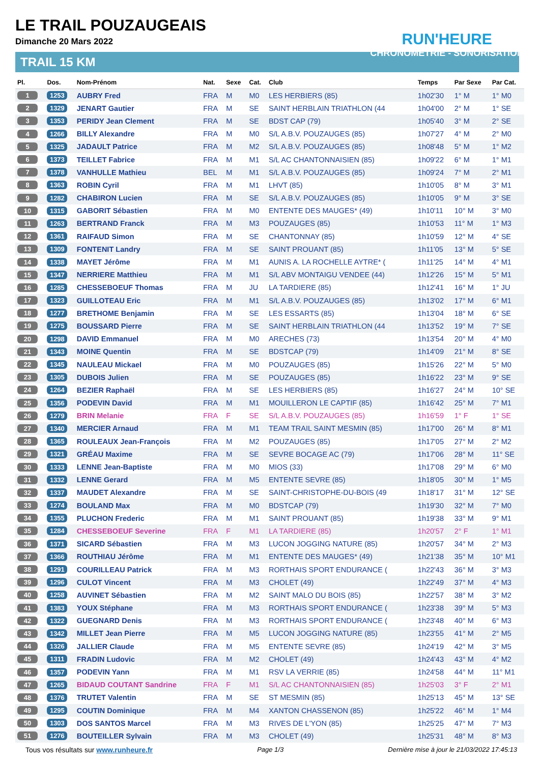LE TRAIL POUZAUGEAIS
Dimanche 20 Mars 2022
TRAIL 15 KM
RUN'HEURE
CHRONOMÉTRIE - SONORISATION
| Pl. | Dos. | Nom-Prénom | Nat. | Sexe | Cat. | Club | Temps | Par Sexe | Par Cat. |
| --- | --- | --- | --- | --- | --- | --- | --- | --- | --- |
| 1 | 1253 | AUBRY Fred | FRA | M | M0 | LES HERBIERS (85) | 1h02'30 | 1° M | 1° M0 |
| 2 | 1329 | JENART Gautier | FRA | M | SE | SAINT HERBLAIN TRIATHLON (44 | 1h04'00 | 2° M | 1° SE |
| 3 | 1353 | PERIDY Jean Clement | FRA | M | SE | BDST CAP (79) | 1h05'40 | 3° M | 2° SE |
| 4 | 1266 | BILLY Alexandre | FRA | M | M0 | S/L A.B.V. POUZAUGES (85) | 1h07'27 | 4° M | 2° M0 |
| 5 | 1325 | JADAULT Patrice | FRA | M | M2 | S/L A.B.V. POUZAUGES (85) | 1h08'48 | 5° M | 1° M2 |
| 6 | 1373 | TEILLET Fabrice | FRA | M | M1 | S/L AC CHANTONNAISIEN (85) | 1h09'22 | 6° M | 1° M1 |
| 7 | 1378 | VANHULLE Mathieu | BEL | M | M1 | S/L A.B.V. POUZAUGES (85) | 1h09'24 | 7° M | 2° M1 |
| 8 | 1363 | ROBIN Cyril | FRA | M | M1 | LHVT (85) | 1h10'05 | 8° M | 3° M1 |
| 9 | 1282 | CHABIRON Lucien | FRA | M | SE | S/L A.B.V. POUZAUGES (85) | 1h10'05 | 9° M | 3° SE |
| 10 | 1315 | GABORIT Sébastien | FRA | M | M0 | ENTENTE DES MAUGES* (49) | 1h10'11 | 10° M | 3° M0 |
| 11 | 1263 | BERTRAND Franck | FRA | M | M3 | POUZAUGES (85) | 1h10'53 | 11° M | 1° M3 |
| 12 | 1361 | RAIFAUD Simon | FRA | M | SE | CHANTONNAY (85) | 1h10'59 | 12° M | 4° SE |
| 13 | 1309 | FONTENIT Landry | FRA | M | SE | SAINT PROUANT (85) | 1h11'05 | 13° M | 5° SE |
| 14 | 1338 | MAYET Jérôme | FRA | M | M1 | AUNIS A. LA ROCHELLE AYTRE* ( | 1h11'25 | 14° M | 4° M1 |
| 15 | 1347 | NERRIERE Matthieu | FRA | M | M1 | S/L ABV MONTAIGU VENDEE (44) | 1h12'26 | 15° M | 5° M1 |
| 16 | 1285 | CHESSEBOEUF Thomas | FRA | M | JU | LA TARDIERE (85) | 1h12'41 | 16° M | 1° JU |
| 17 | 1323 | GUILLOTEAU Eric | FRA | M | M1 | S/L A.B.V. POUZAUGES (85) | 1h13'02 | 17° M | 6° M1 |
| 18 | 1277 | BRETHOME Benjamin | FRA | M | SE | LES ESSARTS (85) | 1h13'04 | 18° M | 6° SE |
| 19 | 1275 | BOUSSARD Pierre | FRA | M | SE | SAINT HERBLAIN TRIATHLON (44 | 1h13'52 | 19° M | 7° SE |
| 20 | 1298 | DAVID Emmanuel | FRA | M | M0 | ARECHES (73) | 1h13'54 | 20° M | 4° M0 |
| 21 | 1343 | MOINE Quentin | FRA | M | SE | BDSTCAP (79) | 1h14'09 | 21° M | 8° SE |
| 22 | 1345 | NAULEAU Mickael | FRA | M | M0 | POUZAUGES (85) | 1h15'26 | 22° M | 5° M0 |
| 23 | 1305 | DUBOIS Julien | FRA | M | SE | POUZAUGES (85) | 1h16'22 | 23° M | 9° SE |
| 24 | 1264 | BEZIER Raphaël | FRA | M | SE | LES HERBIERS (85) | 1h16'27 | 24° M | 10° SE |
| 25 | 1356 | PODEVIN David | FRA | M | M1 | MOUILLERON LE CAPTIF (85) | 1h16'42 | 25° M | 7° M1 |
| 26 | 1279 | BRIN Melanie | FRA | F | SE | S/L A.B.V. POUZAUGES (85) | 1h16'59 | 1° F | 1° SE |
| 27 | 1340 | MERCIER Arnaud | FRA | M | M1 | TEAM TRAIL SAINT MESMIN (85) | 1h17'00 | 26° M | 8° M1 |
| 28 | 1365 | ROULEAUX Jean-François | FRA | M | M2 | POUZAUGES (85) | 1h17'05 | 27° M | 2° M2 |
| 29 | 1321 | GRÉAU Maxime | FRA | M | SE | SEVRE BOCAGE AC (79) | 1h17'06 | 28° M | 11° SE |
| 30 | 1333 | LENNE Jean-Baptiste | FRA | M | M0 | MIOS (33) | 1h17'08 | 29° M | 6° M0 |
| 31 | 1332 | LENNE Gerard | FRA | M | M5 | ENTENTE SEVRE (85) | 1h18'05 | 30° M | 1° M5 |
| 32 | 1337 | MAUDET Alexandre | FRA | M | SE | SAINT-CHRISTOPHE-DU-BOIS (49 | 1h18'17 | 31° M | 12° SE |
| 33 | 1274 | BOULAND Max | FRA | M | M0 | BDSTCAP (79) | 1h19'30 | 32° M | 7° M0 |
| 34 | 1355 | PLUCHON Frederic | FRA | M | M1 | SAINT PROUANT (85) | 1h19'38 | 33° M | 9° M1 |
| 35 | 1284 | CHESSEBOEUF Severine | FRA | F | M1 | LA TARDIERE (85) | 1h20'57 | 2° F | 1° M1 |
| 36 | 1371 | SICARD Sébastien | FRA | M | M3 | LUCON JOGGING NATURE (85) | 1h20'57 | 34° M | 2° M3 |
| 37 | 1366 | ROUTHIAU Jérôme | FRA | M | M1 | ENTENTE DES MAUGES* (49) | 1h21'38 | 35° M | 10° M1 |
| 38 | 1291 | COURILLEAU Patrick | FRA | M | M3 | RORTHAIS SPORT ENDURANCE ( | 1h22'43 | 36° M | 3° M3 |
| 39 | 1296 | CULOT Vincent | FRA | M | M3 | CHOLET (49) | 1h22'49 | 37° M | 4° M3 |
| 40 | 1258 | AUVINET Sébastien | FRA | M | M2 | SAINT MALO DU BOIS (85) | 1h22'57 | 38° M | 3° M2 |
| 41 | 1383 | YOUX Stéphane | FRA | M | M3 | RORTHAIS SPORT ENDURANCE ( | 1h23'38 | 39° M | 5° M3 |
| 42 | 1322 | GUEGNARD Denis | FRA | M | M3 | RORTHAIS SPORT ENDURANCE ( | 1h23'48 | 40° M | 6° M3 |
| 43 | 1342 | MILLET Jean Pierre | FRA | M | M5 | LUCON JOGGING NATURE (85) | 1h23'55 | 41° M | 2° M5 |
| 44 | 1326 | JALLIER Claude | FRA | M | M5 | ENTENTE SEVRE (85) | 1h24'19 | 42° M | 3° M5 |
| 45 | 1311 | FRADIN Ludovic | FRA | M | M2 | CHOLET (49) | 1h24'43 | 43° M | 4° M2 |
| 46 | 1357 | PODEVIN Yann | FRA | M | M1 | RSV LA VERRIE (85) | 1h24'58 | 44° M | 11° M1 |
| 47 | 1265 | BIDAUD COUTANT Sandrine | FRA | F | M1 | S/L AC CHANTONNAISIEN (85) | 1h25'03 | 3° F | 2° M1 |
| 48 | 1376 | TRUTET Valentin | FRA | M | SE | ST MESMIN (85) | 1h25'13 | 45° M | 13° SE |
| 49 | 1295 | COUTIN Dominique | FRA | M | M4 | XANTON CHASSENON (85) | 1h25'22 | 46° M | 1° M4 |
| 50 | 1303 | DOS SANTOS Marcel | FRA | M | M3 | RIVES DE L'YON (85) | 1h25'25 | 47° M | 7° M3 |
| 51 | 1276 | BOUTEILLER Sylvain | FRA | M | M3 | CHOLET (49) | 1h25'31 | 48° M | 8° M3 |
Tous vos résultats sur www.runheure.fr Page 1/3 Dernière mise à jour le 21/03/2022 17:45:13